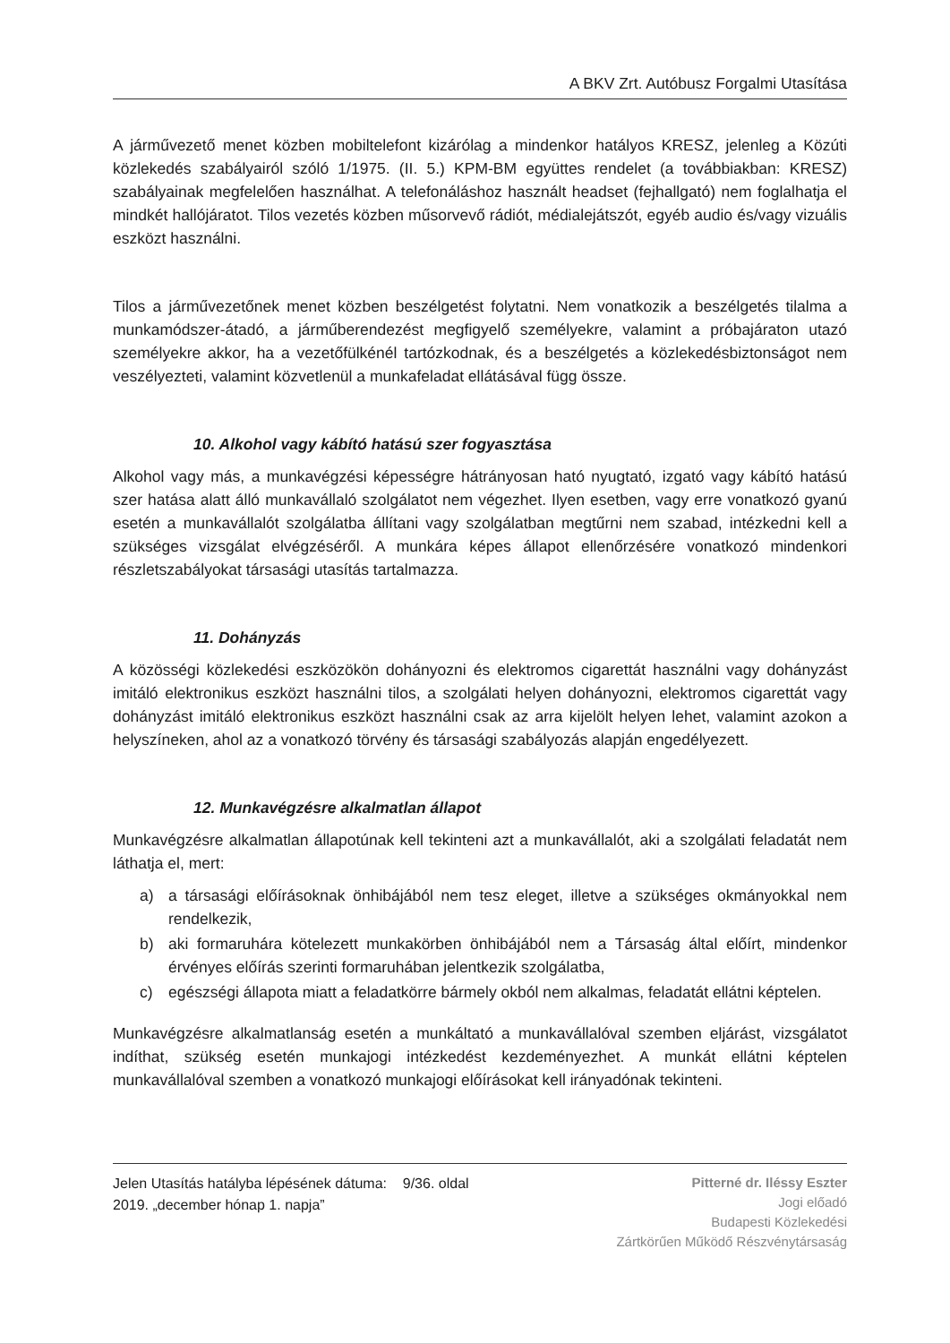A BKV Zrt. Autóbusz Forgalmi Utasítása
A járművezető menet közben mobiltelefont kizárólag a mindenkor hatályos KRESZ, jelenleg a Közúti közlekedés szabályairól szóló 1/1975. (II. 5.) KPM-BM együttes rendelet (a továbbiakban: KRESZ) szabályainak megfelelően használhat. A telefonáláshoz használt headset (fejhallgató) nem foglalhatja el mindkét hallójáratot. Tilos vezetés közben műsorvevő rádiót, médialejátszót, egyéb audio és/vagy vizuális eszközt használni.
Tilos a járművezetőnek menet közben beszélgetést folytatni. Nem vonatkozik a beszélgetés tilalma a munkamódszer-átadó, a járműberendezést megfigyelő személyekre, valamint a próbajáraton utazó személyekre akkor, ha a vezetőfülkénél tartózkodnak, és a beszélgetés a közlekedésbiztonságot nem veszélyezteti, valamint közvetlenül a munkafeladat ellátásával függ össze.
10. Alkohol vagy kábító hatású szer fogyasztása
Alkohol vagy más, a munkavégzési képességre hátrányosan ható nyugtató, izgató vagy kábító hatású szer hatása alatt álló munkavállaló szolgálatot nem végezhet. Ilyen esetben, vagy erre vonatkozó gyanú esetén a munkavállalót szolgálatba állítani vagy szolgálatban megtűrni nem szabad, intézkedni kell a szükséges vizsgálat elvégzéséről. A munkára képes állapot ellenőrzésére vonatkozó mindenkori részletszabályokat társasági utasítás tartalmazza.
11. Dohányzás
A közösségi közlekedési eszközökön dohányozni és elektromos cigarettát használni vagy dohányzást imitáló elektronikus eszközt használni tilos, a szolgálati helyen dohányozni, elektromos cigarettát vagy dohányzást imitáló elektronikus eszközt használni csak az arra kijelölt helyen lehet, valamint azokon a helyszíneken, ahol az a vonatkozó törvény és társasági szabályozás alapján engedélyezett.
12. Munkavégzésre alkalmatlan állapot
Munkavégzésre alkalmatlan állapotúnak kell tekinteni azt a munkavállalót, aki a szolgálati feladatát nem láthatja el, mert:
a) a társasági előírásoknak önhibájából nem tesz eleget, illetve a szükséges okmányokkal nem rendelkezik,
b) aki formaruhára kötelezett munkakörben önhibájából nem a Társaság által előírt, mindenkor érvényes előírás szerinti formaruhában jelentkezik szolgálatba,
c) egészségi állapota miatt a feladatkörre bármely okból nem alkalmas, feladatát ellátni képtelen.
Munkavégzésre alkalmatlanság esetén a munkáltató a munkavállalóval szemben eljárást, vizsgálatot indíthat, szükség esetén munkajogi intézkedést kezdeményezhet. A munkát ellátni képtelen munkavállalóval szemben a vonatkozó munkajogi előírásokat kell irányadónak tekinteni.
Jelen Utasítás hatályba lépésének dátuma: 9/36. oldal
2019. „december hónap 1. napja”
Pitterné dr. Iléssy Eszter
Jogi előadó
Budapesti Közlekedési
Zártkörűen Működő Részvénytársaság